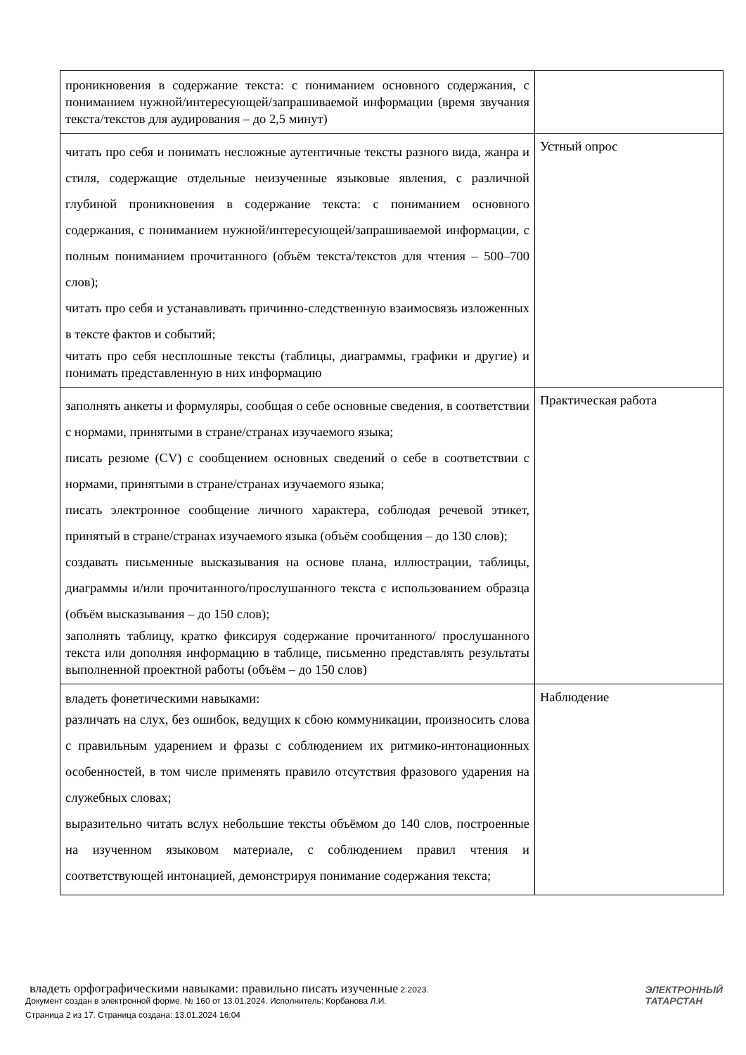| проникновения в содержание текста: с пониманием основного содержания, с пониманием нужной/интересующей/запрашиваемой информации (время звучания текста/текстов для аудирования – до 2,5 минут) | |
| читать про себя и понимать несложные аутентичные тексты разного вида, жанра и стиля, содержащие отдельные неизученные языковые явления, с различной глубиной проникновения в содержание текста: с пониманием основного содержания, с пониманием нужной/интересующей/запрашиваемой информации, с полным пониманием прочитанного (объём текста/текстов для чтения – 500–700 слов); читать про себя и устанавливать причинно-следственную взаимосвязь изложенных в тексте фактов и событий; читать про себя несплошные тексты (таблицы, диаграммы, графики и другие) и понимать представленную в них информацию | Устный опрос |
| заполнять анкеты и формуляры, сообщая о себе основные сведения, в соответствии с нормами, принятыми в стране/странах изучаемого языка; писать резюме (CV) с сообщением основных сведений о себе в соответствии с нормами, принятыми в стране/странах изучаемого языка; писать электронное сообщение личного характера, соблюдая речевой этикет, принятый в стране/странах изучаемого языка (объём сообщения – до 130 слов); создавать письменные высказывания на основе плана, иллюстрации, таблицы, диаграммы и/или прочитанного/прослушанного текста с использованием образца (объём высказывания – до 150 слов); заполнять таблицу, кратко фиксируя содержание прочитанного/ прослушанного текста или дополняя информацию в таблице, письменно представлять результаты выполненной проектной работы (объём – до 150 слов) | Практическая работа |
| владеть фонетическими навыками: различать на слух, без ошибок, ведущих к сбою коммуникации, произносить слова с правильным ударением и фразы с соблюдением их ритмико-интонационных особенностей, в том числе применять правило отсутствия фразового ударения на служебных словах; выразительно читать вслух небольшие тексты объёмом до 140 слов, построенные на изученном языковом материале, с соблюдением правил чтения и соответствующей интонацией, демонстрируя понимание содержания текста; | Наблюдение |
владеть орфографическими навыками: правильно писать изученные 2.2023.
Документ создан в электронной форме. № 160 от 13.01.2024. Исполнитель: Корбанова Л.И.
Страница 2 из 17. Страница создана: 13.01.2024 16:04
ЭЛЕКТРОННЫЙ
ТАТАРСТАН